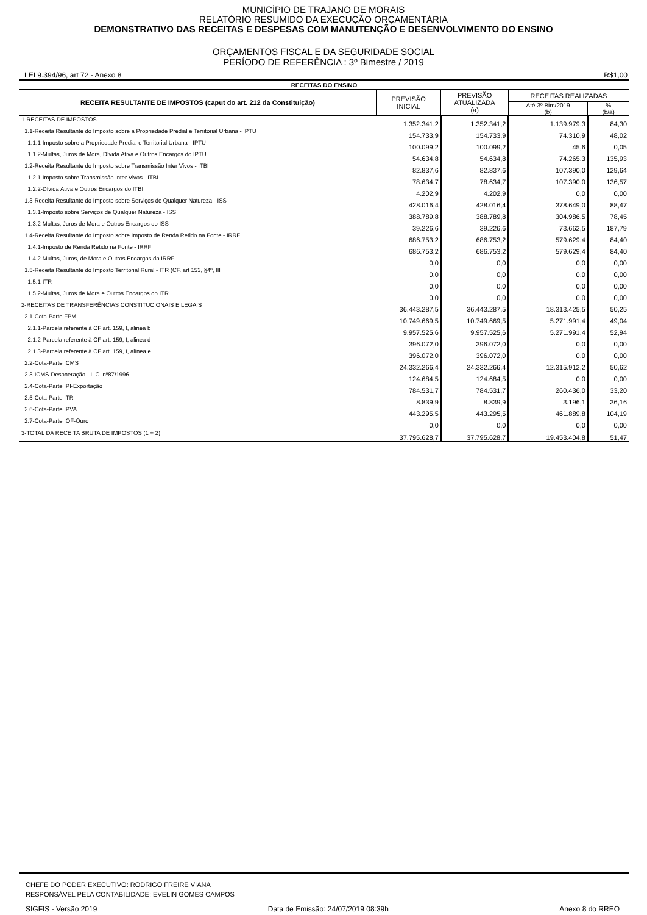MUNICÍPIO DE TRAJANO DE MORAIS
RELATÓRIO RESUMIDO DA EXECUÇÃO ORÇAMENTÁRIA
DEMONSTRATIVO DAS RECEITAS E DESPESAS COM MANUTENÇÃO E DESENVOLVIMENTO DO ENSINO
ORÇAMENTOS FISCAL E DA SEGURIDADE SOCIAL
PERÍODO DE REFERÊNCIA : 3º Bimestre / 2019
LEI 9.394/96, art 72 - Anexo 8 R$1,00
| RECEITAS DO ENSINO | | | | |
| --- | --- | --- | --- | --- |
| RECEITA RESULTANTE DE IMPOSTOS (caput do art. 212 da Constituição) | PREVISÃO INICIAL | PREVISÃO ATUALIZADA (a) | RECEITAS REALIZADAS | |
| | | | Até 3º Bim/2019 (b) | % (b/a) |
| 1-RECEITAS DE IMPOSTOS | 1.352.341,2 | 1.352.341,2 | 1.139.979,3 | 84,30 |
| 1.1-Receita Resultante do Imposto sobre a Propriedade Predial e Territorial Urbana - IPTU | 154.733,9 | 154.733,9 | 74.310,9 | 48,02 |
| 1.1.1-Imposto sobre a Propriedade Predial e Territorial Urbana - IPTU | 100.099,2 | 100.099,2 | 45,6 | 0,05 |
| 1.1.2-Multas, Juros de Mora, Dívida Ativa e Outros Encargos do IPTU | 54.634,8 | 54.634,8 | 74.265,3 | 135,93 |
| 1.2-Receita Resultante do Imposto sobre Transmissão Inter Vivos - ITBI | 82.837,6 | 82.837,6 | 107.390,0 | 129,64 |
| 1.2.1-Imposto sobre Transmissão Inter Vivos - ITBI | 78.634,7 | 78.634,7 | 107.390,0 | 136,57 |
| 1.2.2-Dívida Ativa e Outros Encargos do ITBI | 4.202,9 | 4.202,9 | 0,0 | 0,00 |
| 1.3-Receita Resultante do Imposto sobre Serviços de Qualquer Natureza - ISS | 428.016,4 | 428.016,4 | 378.649,0 | 88,47 |
| 1.3.1-Imposto sobre Serviços de Qualquer Natureza - ISS | 388.789,8 | 388.789,8 | 304.986,5 | 78,45 |
| 1.3.2-Multas, Juros de Mora e Outros Encargos do ISS | 39.226,6 | 39.226,6 | 73.662,5 | 187,79 |
| 1.4-Receita Resultante do Imposto sobre Imposto de Renda Retido na Fonte - IRRF | 686.753,2 | 686.753,2 | 579.629,4 | 84,40 |
| 1.4.1-Imposto de Renda Retido na Fonte - IRRF | 686.753,2 | 686.753,2 | 579.629,4 | 84,40 |
| 1.4.2-Multas, Juros, de Mora e Outros Encargos do IRRF | 0,0 | 0,0 | 0,0 | 0,00 |
| 1.5-Receita Resultante do Imposto Territorial Rural - ITR (CF. art 153, §4º, III | 0,0 | 0,0 | 0,0 | 0,00 |
| 1.5.1-ITR | 0,0 | 0,0 | 0,0 | 0,00 |
| 1.5.2-Multas, Juros de Mora e Outros Encargos do ITR | 0,0 | 0,0 | 0,0 | 0,00 |
| 2-RECEITAS DE TRANSFERÊNCIAS CONSTITUCIONAIS E LEGAIS | 36.443.287,5 | 36.443.287,5 | 18.313.425,5 | 50,25 |
| 2.1-Cota-Parte FPM | 10.749.669,5 | 10.749.669,5 | 5.271.991,4 | 49,04 |
| 2.1.1-Parcela referente à CF art. 159, I, alinea b | 9.957.525,6 | 9.957.525,6 | 5.271.991,4 | 52,94 |
| 2.1.2-Parcela referente à CF art. 159, I, alinea d | 396.072,0 | 396.072,0 | 0,0 | 0,00 |
| 2.1.3-Parcela referente à CF art. 159, I, alínea e | 396.072,0 | 396.072,0 | 0,0 | 0,00 |
| 2.2-Cota-Parte ICMS | 24.332.266,4 | 24.332.266,4 | 12.315.912,2 | 50,62 |
| 2.3-ICMS-Desoneração - L.C. nº87/1996 | 124.684,5 | 124.684,5 | 0,0 | 0,00 |
| 2.4-Cota-Parte IPI-Exportação | 784.531,7 | 784.531,7 | 260.436,0 | 33,20 |
| 2.5-Cota-Parte ITR | 8.839,9 | 8.839,9 | 3.196,1 | 36,16 |
| 2.6-Cota-Parte IPVA | 443.295,5 | 443.295,5 | 461.889,8 | 104,19 |
| 2.7-Cota-Parte IOF-Ouro | 0,0 | 0,0 | 0,0 | 0,00 |
| 3-TOTAL DA RECEITA BRUTA DE IMPOSTOS (1 + 2) | 37.795.628,7 | 37.795.628,7 | 19.453.404,8 | 51,47 |
CHEFE DO PODER EXECUTIVO: RODRIGO FREIRE VIANA
RESPONSÁVEL PELA CONTABILIDADE: EVELIN GOMES CAMPOS
SIGFIS - Versão 2019 Data de Emissão: 24/07/2019 08:39h Anexo 8 do RREO